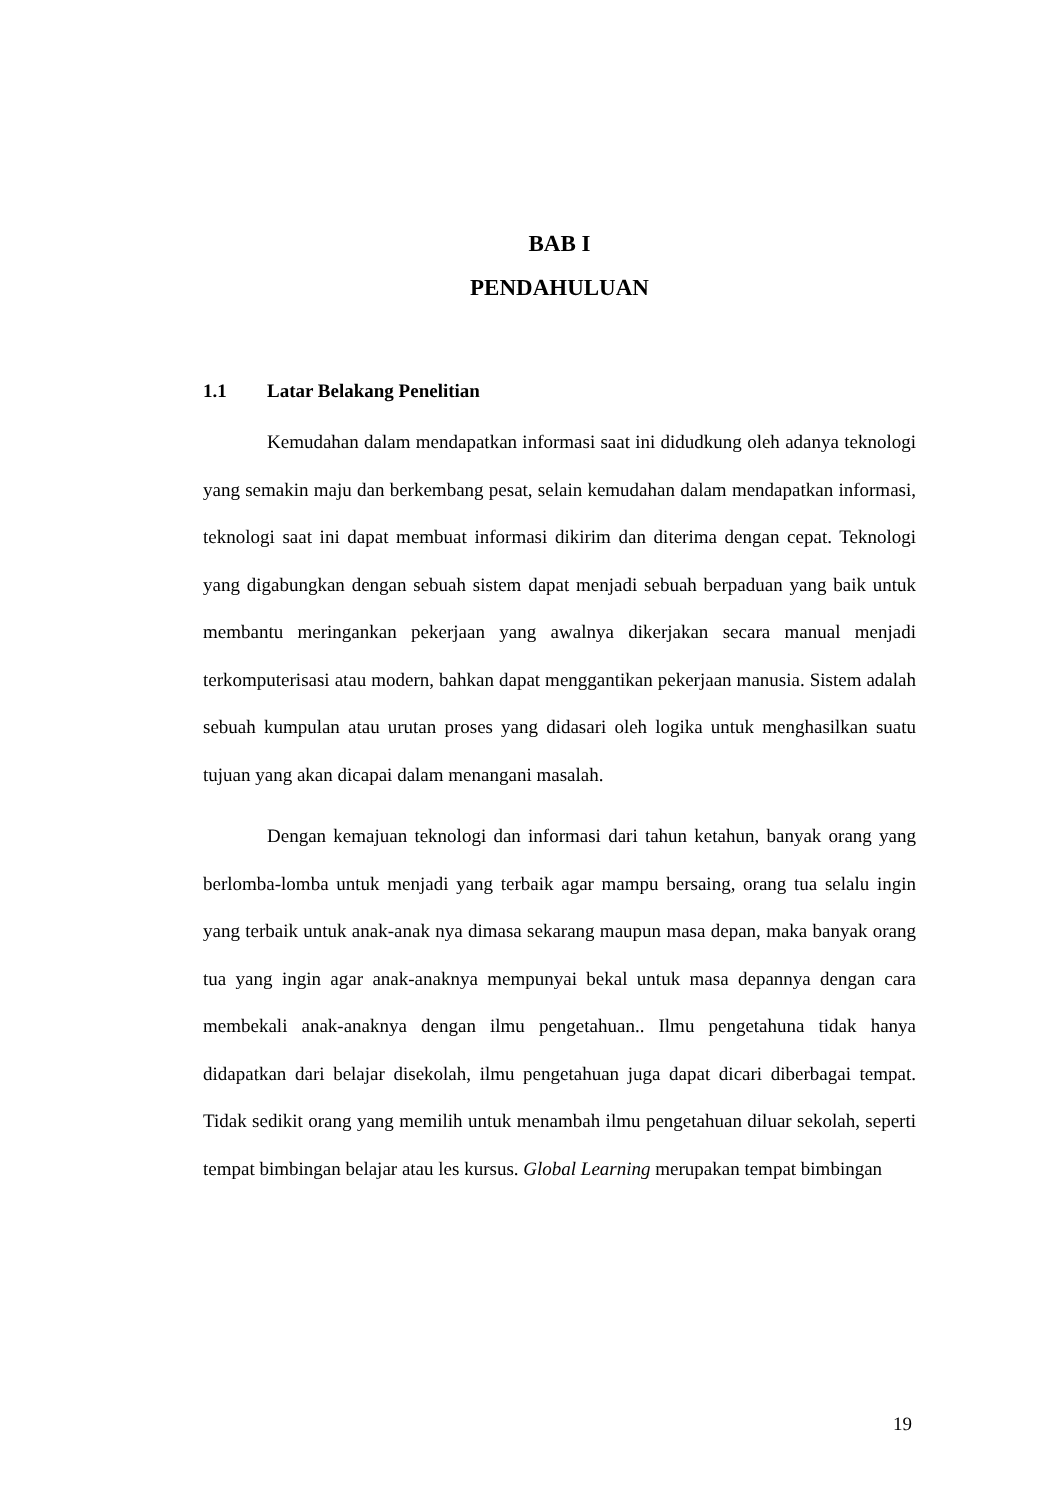BAB I
PENDAHULUAN
1.1 Latar Belakang Penelitian
Kemudahan dalam mendapatkan informasi saat ini didudkung oleh adanya teknologi yang semakin maju dan berkembang pesat, selain kemudahan dalam mendapatkan informasi, teknologi saat ini dapat membuat informasi dikirim dan diterima dengan cepat. Teknologi yang digabungkan dengan sebuah sistem dapat menjadi sebuah berpaduan yang baik untuk membantu meringankan pekerjaan yang awalnya dikerjakan secara manual menjadi terkomputerisasi atau modern, bahkan dapat menggantikan pekerjaan manusia. Sistem adalah sebuah kumpulan atau urutan proses yang didasari oleh logika untuk menghasilkan suatu tujuan yang akan dicapai dalam menangani masalah.
Dengan kemajuan teknologi dan informasi dari tahun ketahun, banyak orang yang berlomba-lomba untuk menjadi yang terbaik agar mampu bersaing, orang tua selalu ingin yang terbaik untuk anak-anak nya dimasa sekarang maupun masa depan, maka banyak orang tua yang ingin agar anak-anaknya mempunyai bekal untuk masa depannya dengan cara membekali anak-anaknya dengan ilmu pengetahuan.. Ilmu pengetahuna tidak hanya didapatkan dari belajar disekolah, ilmu pengetahuan juga dapat dicari diberbagai tempat. Tidak sedikit orang yang memilih untuk menambah ilmu pengetahuan diluar sekolah, seperti tempat bimbingan belajar atau les kursus. Global Learning merupakan tempat bimbingan
19